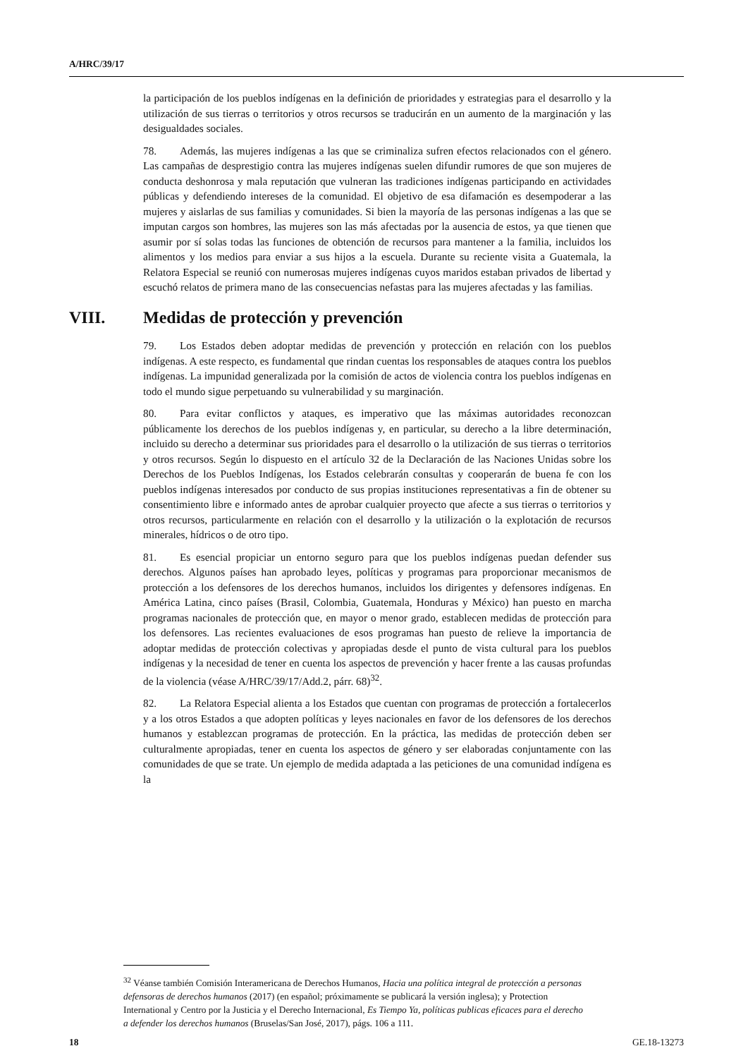A/HRC/39/17
la participación de los pueblos indígenas en la definición de prioridades y estrategias para el desarrollo y la utilización de sus tierras o territorios y otros recursos se traducirán en un aumento de la marginación y las desigualdades sociales.
78. Además, las mujeres indígenas a las que se criminaliza sufren efectos relacionados con el género. Las campañas de desprestigio contra las mujeres indígenas suelen difundir rumores de que son mujeres de conducta deshonrosa y mala reputación que vulneran las tradiciones indígenas participando en actividades públicas y defendiendo intereses de la comunidad. El objetivo de esa difamación es desempoderar a las mujeres y aislarlas de sus familias y comunidades. Si bien la mayoría de las personas indígenas a las que se imputan cargos son hombres, las mujeres son las más afectadas por la ausencia de estos, ya que tienen que asumir por sí solas todas las funciones de obtención de recursos para mantener a la familia, incluidos los alimentos y los medios para enviar a sus hijos a la escuela. Durante su reciente visita a Guatemala, la Relatora Especial se reunió con numerosas mujeres indígenas cuyos maridos estaban privados de libertad y escuchó relatos de primera mano de las consecuencias nefastas para las mujeres afectadas y las familias.
VIII. Medidas de protección y prevención
79. Los Estados deben adoptar medidas de prevención y protección en relación con los pueblos indígenas. A este respecto, es fundamental que rindan cuentas los responsables de ataques contra los pueblos indígenas. La impunidad generalizada por la comisión de actos de violencia contra los pueblos indígenas en todo el mundo sigue perpetuando su vulnerabilidad y su marginación.
80. Para evitar conflictos y ataques, es imperativo que las máximas autoridades reconozcan públicamente los derechos de los pueblos indígenas y, en particular, su derecho a la libre determinación, incluido su derecho a determinar sus prioridades para el desarrollo o la utilización de sus tierras o territorios y otros recursos. Según lo dispuesto en el artículo 32 de la Declaración de las Naciones Unidas sobre los Derechos de los Pueblos Indígenas, los Estados celebrarán consultas y cooperarán de buena fe con los pueblos indígenas interesados por conducto de sus propias instituciones representativas a fin de obtener su consentimiento libre e informado antes de aprobar cualquier proyecto que afecte a sus tierras o territorios y otros recursos, particularmente en relación con el desarrollo y la utilización o la explotación de recursos minerales, hídricos o de otro tipo.
81. Es esencial propiciar un entorno seguro para que los pueblos indígenas puedan defender sus derechos. Algunos países han aprobado leyes, políticas y programas para proporcionar mecanismos de protección a los defensores de los derechos humanos, incluidos los dirigentes y defensores indígenas. En América Latina, cinco países (Brasil, Colombia, Guatemala, Honduras y México) han puesto en marcha programas nacionales de protección que, en mayor o menor grado, establecen medidas de protección para los defensores. Las recientes evaluaciones de esos programas han puesto de relieve la importancia de adoptar medidas de protección colectivas y apropiadas desde el punto de vista cultural para los pueblos indígenas y la necesidad de tener en cuenta los aspectos de prevención y hacer frente a las causas profundas de la violencia (véase A/HRC/39/17/Add.2, párr. 68)<sup>32</sup>.
82. La Relatora Especial alienta a los Estados que cuentan con programas de protección a fortalecerlos y a los otros Estados a que adopten políticas y leyes nacionales en favor de los defensores de los derechos humanos y establezcan programas de protección. En la práctica, las medidas de protección deben ser culturalmente apropiadas, tener en cuenta los aspectos de género y ser elaboradas conjuntamente con las comunidades de que se trate. Un ejemplo de medida adaptada a las peticiones de una comunidad indígena es la
<sup>32</sup> Véanse también Comisión Interamericana de Derechos Humanos, Hacia una política integral de protección a personas defensoras de derechos humanos (2017) (en español; próximamente se publicará la versión inglesa); y Protection International y Centro por la Justicia y el Derecho Internacional, Es Tiempo Ya, políticas publicas eficaces para el derecho a defender los derechos humanos (Bruselas/San José, 2017), págs. 106 a 111.
18 GE.18-13273